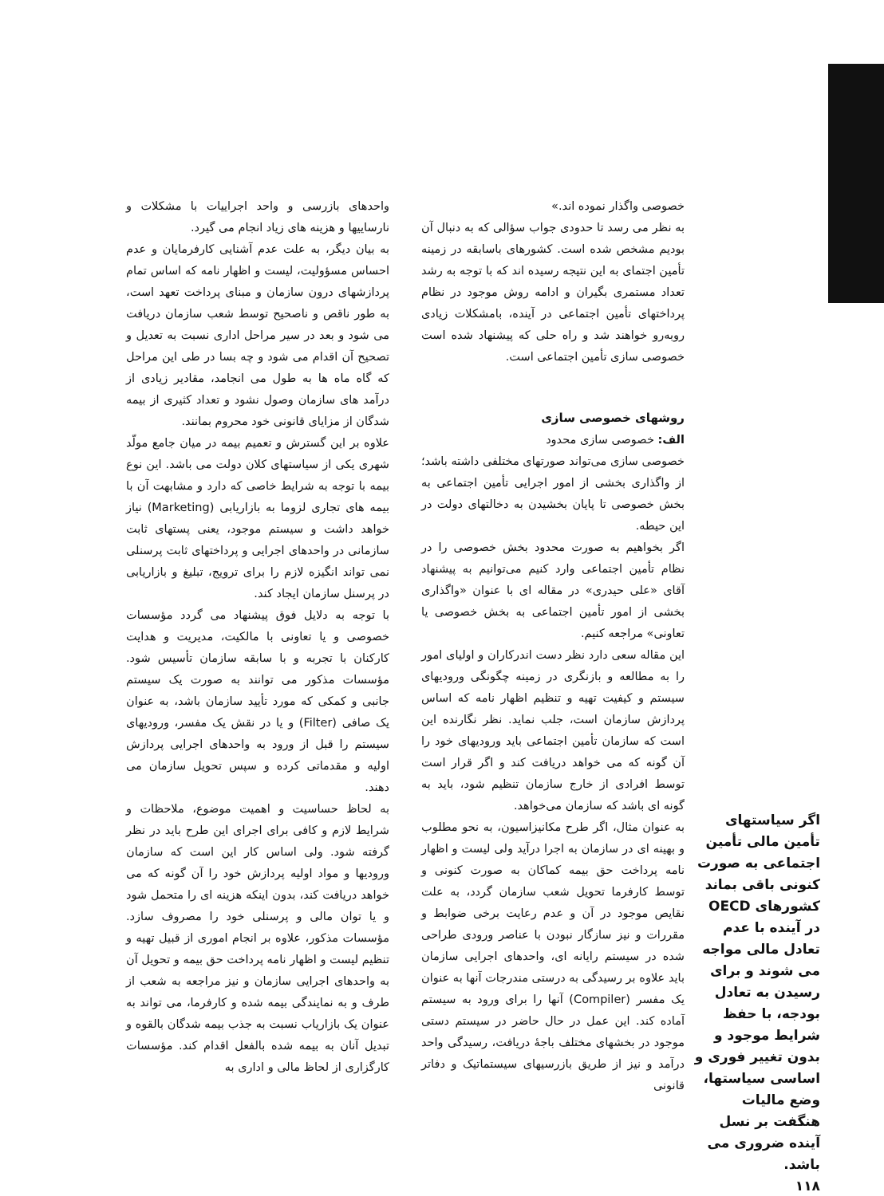اگر سیاستهای تأمین مالی تأمین اجتماعی به صورت کنونی باقی بماند کشورهای OECD در آینده با عدم تعادل مالی مواجه می شوند و برای رسیدن به تعادل بودجه، با حفظ شرایط موجود و بدون تغییر فوری و اساسی سیاستها، وضع مالیات هنگفت بر نسل آینده ضروری می باشد.
۱۱۸
خصوصی واگذار نموده اند.»
به نظر می رسد تا حدودی جواب سؤالی که به دنبال آن بودیم مشخص شده است. کشورهای باسابقه در زمینه تأمین اجتمای به این نتیجه رسیده اند که با توجه به رشد تعداد مستمری بگیران و ادامه روش موجود در نظام پرداختهای تأمین اجتماعی در آینده، بامشکلات زیادی روبه‌رو خواهند شد و راه حلی که پیشنهاد شده است خصوصی سازی تأمین اجتماعی است.
روشهای خصوصی سازی
الف: خصوصی سازی محدود
خصوصی سازی می‌تواند صورتهای مختلفی داشته باشد؛ از واگذاری بخشی از امور اجرایی تأمین اجتماعی به بخش خصوصی تا پایان بخشیدن به دخالتهای دولت در این حیطه.
اگر بخواهیم به صورت محدود بخش خصوصی را در نظام تأمین اجتماعی وارد کنیم می‌توانیم به پیشنهاد آقای «علی حیدری» در مقاله ای با عنوان «واگذاری بخشی از امور تأمین اجتماعی به بخش خصوصی یا تعاونی» مراجعه کنیم.
این مقاله سعی دارد نظر دست اندرکاران و اولیای امور را به مطالعه و بازنگری در زمینه چگونگی ورودیهای سیستم و کیفیت تهیه و تنظیم اظهار نامه که اساس پردازش سازمان است، جلب نماید. نظر نگارنده این است که سازمان تأمین اجتماعی باید ورودیهای خود را آن گونه که می خواهد دریافت کند و اگر قرار است توسط افرادی از خارج سازمان تنظیم شود، باید به گونه ای باشد که سازمان می‌خواهد.
به عنوان مثال، اگر طرح مکانیزاسیون، به نحو مطلوب و بهینه ای در سازمان به اجرا درآید ولی لیست و اظهار نامه پرداخت حق بیمه کماکان به صورت کنونی و توسط کارفرما تحویل شعب سازمان گردد، به علت نقایص موجود در آن و عدم رعایت برخی ضوابط و مقررات و نیز سازگار نبودن با عناصر ورودی طراحی شده در سیستم رایانه ای، واحدهای اجرایی سازمان باید علاوه بر رسیدگی به درستی مندرجات آنها به عنوان یک مفسر (Compiler) آنها را برای ورود به سیستم آماده کند. این عمل در حال حاضر در سیستم دستی موجود در بخشهای مختلف باجهٔ دریافت، رسیدگی واحد درآمد و نیز از طریق بازرسیهای سیستماتیک و دفاتر قانونی
واحدهای بازرسی و واحد اجراییات با مشکلات و نارساییها و هزینه های زیاد انجام می گیرد.
به بیان دیگر، به علت عدم آشنایی کارفرمایان و عدم احساس مسؤولیت، لیست و اظهار نامه که اساس تمام پردازشهای درون سازمان و مبنای پرداخت تعهد است، به طور ناقص و ناصحیح توسط شعب سازمان دریافت می شود و بعد در سیر مراحل اداری نسبت به تعدیل و تصحیح آن اقدام می شود و چه بسا در طی این مراحل که گاه ماه ها به طول می انجامد، مقادیر زیادی از درآمد های سازمان وصول نشود و تعداد کثیری از بیمه شدگان از مزایای قانونی خود محروم بمانند.
علاوه بر این گسترش و تعمیم بیمه در میان جامع مولّد شهری یکی از سیاستهای کلان دولت می باشد. این نوع بیمه با توجه به شرایط خاصی که دارد و مشابهت آن با بیمه های تجاری لزوما به بازاریابی (Marketing) نیاز خواهد داشت و سیستم موجود، یعنی پستهای ثابت سازمانی در واحدهای اجرایی و پرداختهای ثابت پرسنلی نمی تواند انگیزه لازم را برای ترویج، تبلیغ و بازاریابی در پرسنل سازمان ایجاد کند.
با توجه به دلایل فوق پیشنهاد می گردد مؤسسات خصوصی و یا تعاونی با مالکیت، مدیریت و هدایت کارکنان با تجربه و با سابقه سازمان تأسیس شود. مؤسسات مذکور می توانند به صورت یک سیستم جانبی و کمکی که مورد تأیید سازمان باشد، به عنوان یک صافی (Filter) و یا در نقش یک مفسر، ورودیهای سیستم را قبل از ورود به واحدهای اجرایی پردازش اولیه و مقدماتی کرده و سپس تحویل سازمان می دهند.
به لحاظ حساسیت و اهمیت موضوع، ملاحظات و شرایط لازم و کافی برای اجرای این طرح باید در نظر گرفته شود. ولی اساس کار این است که سازمان ورودیها و مواد اولیه پردازش خود را آن گونه که می خواهد دریافت کند، بدون اینکه هزینه ای را متحمل شود و یا توان مالی و پرسنلی خود را مصروف سازد. مؤسسات مذکور، علاوه بر انجام اموری از قبیل تهیه و تنظیم لیست و اظهار نامه پرداخت حق بیمه و تحویل آن به واحدهای اجرایی سازمان و نیز مراجعه به شعب از طرف و به نمایندگی بیمه شده و کارفرما، می تواند به عنوان یک بازاریاب نسبت به جذب بیمه شدگان بالقوه و تبدیل آنان به بیمه شده بالفعل اقدام کند. مؤسسات کارگزاری از لحاظ مالی و اداری به